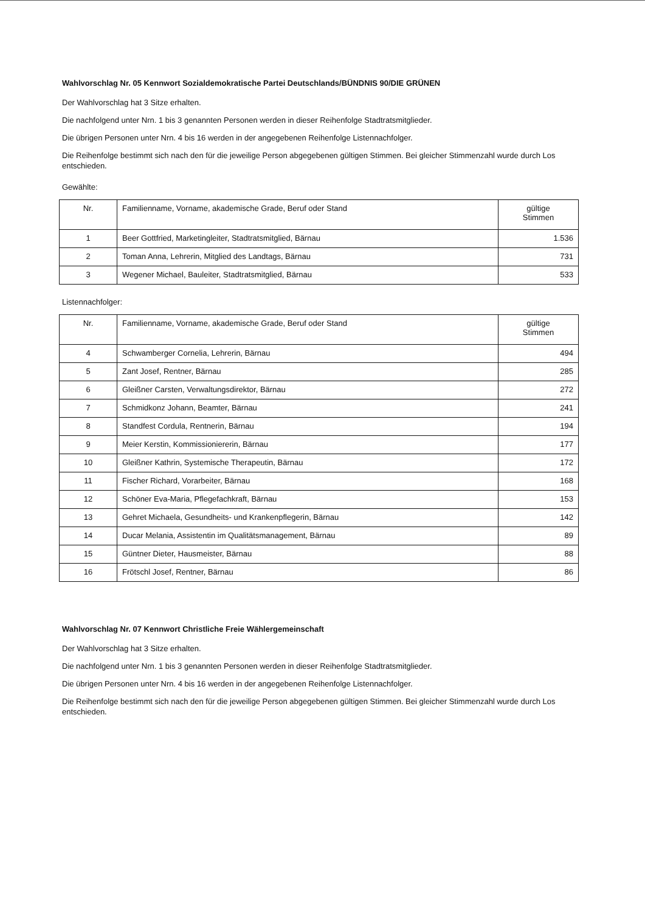Wahlvorschlag Nr. 05 Kennwort Sozialdemokratische Partei Deutschlands/BÜNDNIS 90/DIE GRÜNEN
Der Wahlvorschlag hat 3 Sitze erhalten.
Die nachfolgend unter Nrn. 1 bis 3 genannten Personen werden in dieser Reihenfolge Stadtratsmitglieder.
Die übrigen Personen unter Nrn. 4 bis 16 werden in der angegebenen Reihenfolge Listennachfolger.
Die Reihenfolge bestimmt sich nach den für die jeweilige Person abgegebenen gültigen Stimmen. Bei gleicher Stimmenzahl wurde durch Los entschieden.
Gewählte:
| Nr. | Familienname, Vorname, akademische Grade, Beruf oder Stand | gültige Stimmen |
| --- | --- | --- |
| 1 | Beer Gottfried, Marketingleiter, Stadtratsmitglied, Bärnau | 1.536 |
| 2 | Toman Anna, Lehrerin, Mitglied des Landtags, Bärnau | 731 |
| 3 | Wegener Michael, Bauleiter, Stadtratsmitglied, Bärnau | 533 |
Listennachfolger:
| Nr. | Familienname, Vorname, akademische Grade, Beruf oder Stand | gültige Stimmen |
| --- | --- | --- |
| 4 | Schwamberger Cornelia, Lehrerin, Bärnau | 494 |
| 5 | Zant Josef, Rentner, Bärnau | 285 |
| 6 | Gleißner Carsten, Verwaltungsdirektor, Bärnau | 272 |
| 7 | Schmidkonz Johann, Beamter, Bärnau | 241 |
| 8 | Standfest Cordula, Rentnerin, Bärnau | 194 |
| 9 | Meier Kerstin, Kommissioniererin, Bärnau | 177 |
| 10 | Gleißner Kathrin, Systemische Therapeutin, Bärnau | 172 |
| 11 | Fischer Richard, Vorarbeiter, Bärnau | 168 |
| 12 | Schöner Eva-Maria, Pflegefachkraft, Bärnau | 153 |
| 13 | Gehret Michaela, Gesundheits- und Krankenpflegerin, Bärnau | 142 |
| 14 | Ducar Melania, Assistentin im Qualitätsmanagement, Bärnau | 89 |
| 15 | Güntner Dieter, Hausmeister, Bärnau | 88 |
| 16 | Frötschl Josef, Rentner, Bärnau | 86 |
Wahlvorschlag Nr. 07 Kennwort Christliche Freie Wählergemeinschaft
Der Wahlvorschlag hat 3 Sitze erhalten.
Die nachfolgend unter Nrn. 1 bis 3 genannten Personen werden in dieser Reihenfolge Stadtratsmitglieder.
Die übrigen Personen unter Nrn. 4 bis 16 werden in der angegebenen Reihenfolge Listennachfolger.
Die Reihenfolge bestimmt sich nach den für die jeweilige Person abgegebenen gültigen Stimmen. Bei gleicher Stimmenzahl wurde durch Los entschieden.